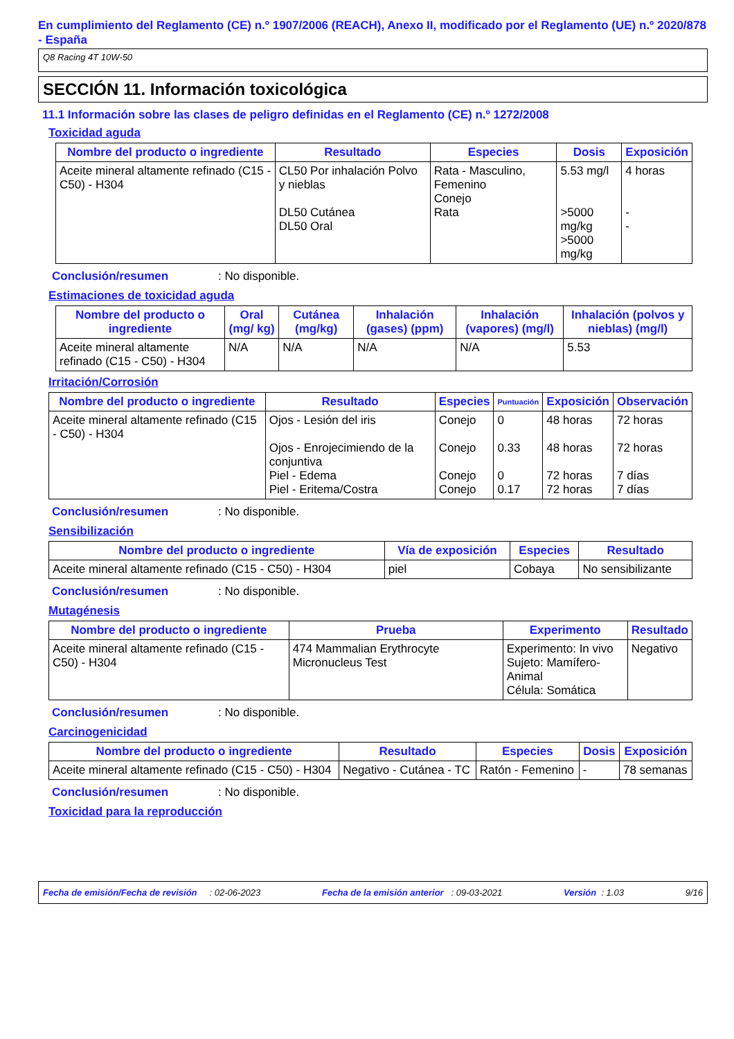En cumplimiento del Reglamento (CE) n.º 1907/2006 (REACH), Anexo II, modificado por el Reglamento (UE) n.º 2020/878 - España
Q8 Racing 4T 10W-50
SECCIÓN 11. Información toxicológica
11.1 Información sobre las clases de peligro definidas en el Reglamento (CE) n.º 1272/2008
Toxicidad aguda
| Nombre del producto o ingrediente | Resultado | Especies | Dosis | Exposición |
| --- | --- | --- | --- | --- |
| Aceite mineral altamente refinado (C15 - C50) - H304 | CL50 Por inhalación Polvo y nieblas DL50 Cutánea DL50 Oral | Rata - Masculino, Femenino Conejo Rata | 5.53 mg/l >5000 mg/kg >5000 mg/kg | 4 horas - - |
Conclusión/resumen: No disponible.
Estimaciones de toxicidad aguda
| Nombre del producto o ingrediente | Oral (mg/ kg) | Cutánea (mg/kg) | Inhalación (gases) (ppm) | Inhalación (vapores) (mg/l) | Inhalación (polvos y nieblas) (mg/l) |
| --- | --- | --- | --- | --- | --- |
| Aceite mineral altamente refinado (C15 - C50) - H304 | N/A | N/A | N/A | N/A | 5.53 |
Irritación/Corrosión
| Nombre del producto o ingrediente | Resultado | Especies | Puntuación | Exposición | Observación |
| --- | --- | --- | --- | --- | --- |
| Aceite mineral altamente refinado (C15 - C50) - H304 | Ojos - Lesión del iris Ojos - Enrojecimiendo de la conjuntiva Piel - Edema Piel - Eritema/Costra | Conejo Conejo Conejo Conejo | 0 0.33 0 0.17 | 48 horas 48 horas 72 horas 72 horas | 72 horas 72 horas 7 días 7 días |
Conclusión/resumen: No disponible.
Sensibilización
| Nombre del producto o ingrediente | Vía de exposición | Especies | Resultado |
| --- | --- | --- | --- |
| Aceite mineral altamente refinado (C15 - C50) - H304 | piel | Cobaya | No sensibilizante |
Conclusión/resumen: No disponible.
Mutagénesis
| Nombre del producto o ingrediente | Prueba | Experimento | Resultado |
| --- | --- | --- | --- |
| Aceite mineral altamente refinado (C15 - C50) - H304 | 474 Mammalian Erythrocyte Micronucleus Test | Experimento: In vivo Sujeto: Mamífero-Animal Célula: Somática | Negativo |
Conclusión/resumen: No disponible.
Carcinogenicidad
| Nombre del producto o ingrediente | Resultado | Especies | Dosis | Exposición |
| --- | --- | --- | --- | --- |
| Aceite mineral altamente refinado (C15 - C50) - H304 | Negativo - Cutánea - TC | Ratón - Femenino | - | 78 semanas |
Conclusión/resumen: No disponible.
Toxicidad para la reproducción
Fecha de emisión/Fecha de revisión : 02-06-2023 Fecha de la emisión anterior : 09-03-2021 Versión : 1.03 9/16